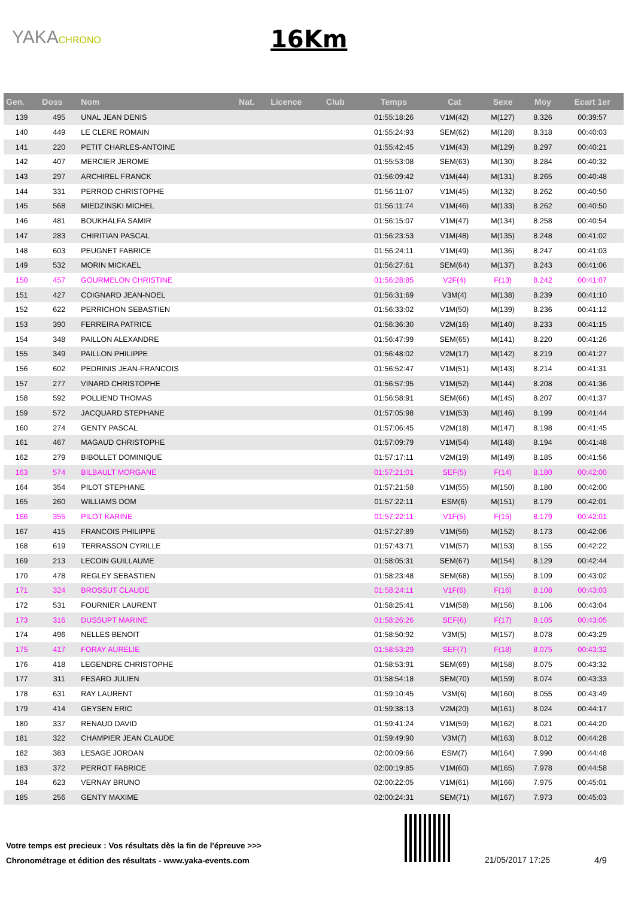YAKACHRONO 16Km
| Gen. | Doss | Nom | Nat. | Licence | Club | Temps | Cat | Sexe | Moy | Ecart 1er |
| --- | --- | --- | --- | --- | --- | --- | --- | --- | --- | --- |
| 139 | 495 | UNAL JEAN DENIS | | | | 01:55:18:26 | V1M(42) | M(127) | 8.326 | 00:39:57 |
| 140 | 449 | LE CLERE ROMAIN | | | | 01:55:24:93 | SEM(62) | M(128) | 8.318 | 00:40:03 |
| 141 | 220 | PETIT CHARLES-ANTOINE | | | | 01:55:42:45 | V1M(43) | M(129) | 8.297 | 00:40:21 |
| 142 | 407 | MERCIER JEROME | | | | 01:55:53:08 | SEM(63) | M(130) | 8.284 | 00:40:32 |
| 143 | 297 | ARCHIREL FRANCK | | | | 01:56:09:42 | V1M(44) | M(131) | 8.265 | 00:40:48 |
| 144 | 331 | PERROD CHRISTOPHE | | | | 01:56:11:07 | V1M(45) | M(132) | 8.262 | 00:40:50 |
| 145 | 568 | MIEDZINSKI MICHEL | | | | 01:56:11:74 | V1M(46) | M(133) | 8.262 | 00:40:50 |
| 146 | 481 | BOUKHALFA SAMIR | | | | 01:56:15:07 | V1M(47) | M(134) | 8.258 | 00:40:54 |
| 147 | 283 | CHIRITIAN PASCAL | | | | 01:56:23:53 | V1M(48) | M(135) | 8.248 | 00:41:02 |
| 148 | 603 | PEUGNET FABRICE | | | | 01:56:24:11 | V1M(49) | M(136) | 8.247 | 00:41:03 |
| 149 | 532 | MORIN MICKAEL | | | | 01:56:27:61 | SEM(64) | M(137) | 8.243 | 00:41:06 |
| 150 | 457 | GOURMELON CHRISTINE | | | | 01:56:28:85 | V2F(4) | F(13) | 8.242 | 00:41:07 |
| 151 | 427 | COIGNARD JEAN-NOEL | | | | 01:56:31:69 | V3M(4) | M(138) | 8.239 | 00:41:10 |
| 152 | 622 | PERRICHON SEBASTIEN | | | | 01:56:33:02 | V1M(50) | M(139) | 8.236 | 00:41:12 |
| 153 | 390 | FERREIRA PATRICE | | | | 01:56:36:30 | V2M(16) | M(140) | 8.233 | 00:41:15 |
| 154 | 348 | PAILLON ALEXANDRE | | | | 01:56:47:99 | SEM(65) | M(141) | 8.220 | 00:41:26 |
| 155 | 349 | PAILLON PHILIPPE | | | | 01:56:48:02 | V2M(17) | M(142) | 8.219 | 00:41:27 |
| 156 | 602 | PEDRINIS JEAN-FRANCOIS | | | | 01:56:52:47 | V1M(51) | M(143) | 8.214 | 00:41:31 |
| 157 | 277 | VINARD CHRISTOPHE | | | | 01:56:57:95 | V1M(52) | M(144) | 8.208 | 00:41:36 |
| 158 | 592 | POLLIEND THOMAS | | | | 01:56:58:91 | SEM(66) | M(145) | 8.207 | 00:41:37 |
| 159 | 572 | JACQUARD STEPHANE | | | | 01:57:05:98 | V1M(53) | M(146) | 8.199 | 00:41:44 |
| 160 | 274 | GENTY PASCAL | | | | 01:57:06:45 | V2M(18) | M(147) | 8.198 | 00:41:45 |
| 161 | 467 | MAGAUD CHRISTOPHE | | | | 01:57:09:79 | V1M(54) | M(148) | 8.194 | 00:41:48 |
| 162 | 279 | BIBOLLET DOMINIQUE | | | | 01:57:17:11 | V2M(19) | M(149) | 8.185 | 00:41:56 |
| 163 | 574 | BILBAULT MORGANE | | | | 01:57:21:01 | SEF(5) | F(14) | 8.180 | 00:42:00 |
| 164 | 354 | PILOT STEPHANE | | | | 01:57:21:58 | V1M(55) | M(150) | 8.180 | 00:42:00 |
| 165 | 260 | WILLIAMS DOM | | | | 01:57:22:11 | ESM(6) | M(151) | 8.179 | 00:42:01 |
| 166 | 355 | PILOT KARINE | | | | 01:57:22:11 | V1F(5) | F(15) | 8.179 | 00:42:01 |
| 167 | 415 | FRANCOIS PHILIPPE | | | | 01:57:27:89 | V1M(56) | M(152) | 8.173 | 00:42:06 |
| 168 | 619 | TERRASSON CYRILLE | | | | 01:57:43:71 | V1M(57) | M(153) | 8.155 | 00:42:22 |
| 169 | 213 | LECOIN GUILLAUME | | | | 01:58:05:31 | SEM(67) | M(154) | 8.129 | 00:42:44 |
| 170 | 478 | REGLEY SEBASTIEN | | | | 01:58:23:48 | SEM(68) | M(155) | 8.109 | 00:43:02 |
| 171 | 324 | BROSSUT CLAUDE | | | | 01:58:24:11 | V1F(6) | F(16) | 8.108 | 00:43:03 |
| 172 | 531 | FOURNIER LAURENT | | | | 01:58:25:41 | V1M(58) | M(156) | 8.106 | 00:43:04 |
| 173 | 316 | DUSSUPT MARINE | | | | 01:58:26:26 | SEF(6) | F(17) | 8.105 | 00:43:05 |
| 174 | 496 | NELLES BENOIT | | | | 01:58:50:92 | V3M(5) | M(157) | 8.078 | 00:43:29 |
| 175 | 417 | FORAY AURELIE | | | | 01:58:53:29 | SEF(7) | F(18) | 8.075 | 00:43:32 |
| 176 | 418 | LEGENDRE CHRISTOPHE | | | | 01:58:53:91 | SEM(69) | M(158) | 8.075 | 00:43:32 |
| 177 | 311 | FESARD JULIEN | | | | 01:58:54:18 | SEM(70) | M(159) | 8.074 | 00:43:33 |
| 178 | 631 | RAY LAURENT | | | | 01:59:10:45 | V3M(6) | M(160) | 8.055 | 00:43:49 |
| 179 | 414 | GEYSEN ERIC | | | | 01:59:38:13 | V2M(20) | M(161) | 8.024 | 00:44:17 |
| 180 | 337 | RENAUD DAVID | | | | 01:59:41:24 | V1M(59) | M(162) | 8.021 | 00:44:20 |
| 181 | 322 | CHAMPIER JEAN CLAUDE | | | | 01:59:49:90 | V3M(7) | M(163) | 8.012 | 00:44:28 |
| 182 | 383 | LESAGE JORDAN | | | | 02:00:09:66 | ESM(7) | M(164) | 7.990 | 00:44:48 |
| 183 | 372 | PERROT FABRICE | | | | 02:00:19:85 | V1M(60) | M(165) | 7.978 | 00:44:58 |
| 184 | 623 | VERNAY BRUNO | | | | 02:00:22:05 | V1M(61) | M(166) | 7.975 | 00:45:01 |
| 185 | 256 | GENTY MAXIME | | | | 02:00:24:31 | SEM(71) | M(167) | 7.973 | 00:45:03 |
Votre temps est precieux : Vos résultats dès la fin de l'épreuve >>>
Chronométrage et édition des résultats - www.yaka-events.com
21/05/2017 17:25 4/9